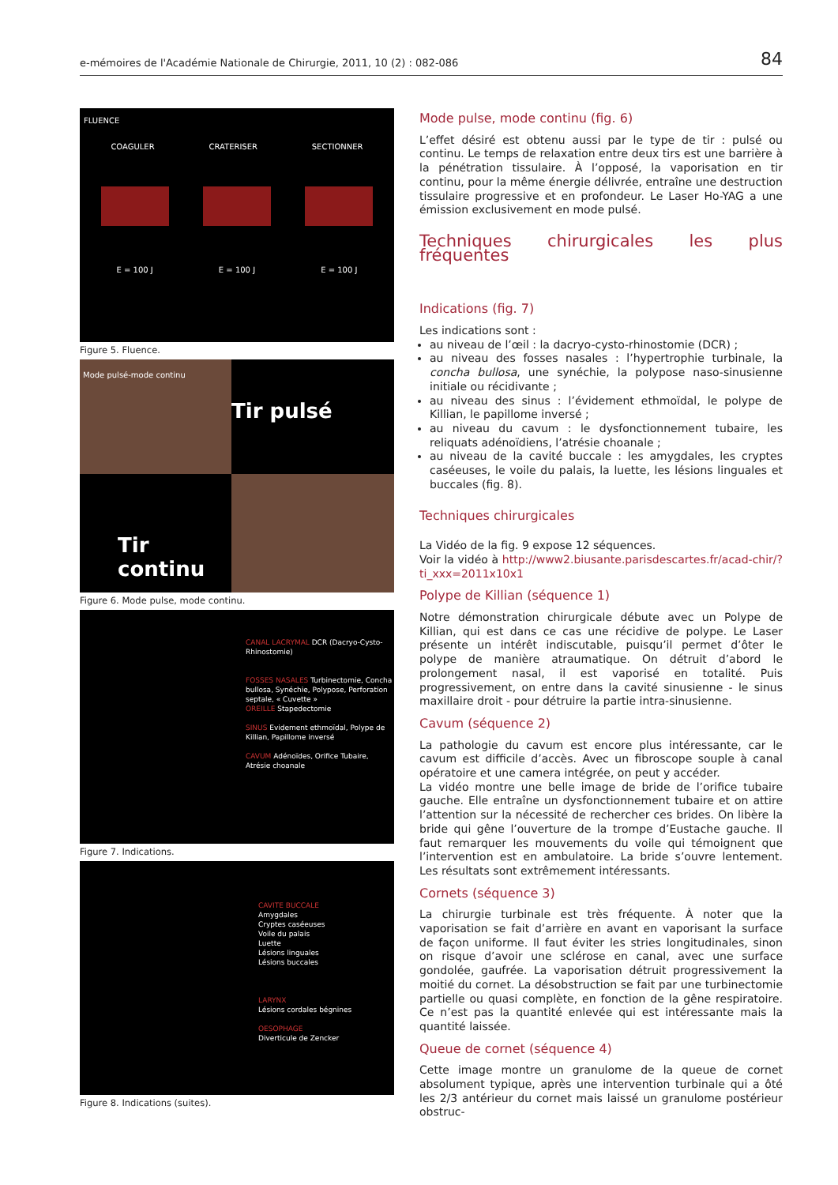e-mémoires de l'Académie Nationale de Chirurgie, 2011, 10 (2) : 082-086 84
FLUENCE
COAGULER CRATERISER SECTIONNER
E = 100 J E = 100 J E = 100 J
Figure 5. Fluence.
Mode pulsé-mode continu
Tir pulsé
Tir continu
Figure 6. Mode pulse, mode continu.
CANAL LACRYMAL DCR (Dacryo-Cysto-Rhinostomie)
FOSSES NASALES Turbinectomie, Concha bullosa, Synéchie, Polypose, Perforation septale, « Cuvette »
OREILLE Stapedectomie
SINUS Evidement ethmoïdal, Polype de Killian, Papillome inversé
CAVUM Adénoïdes, Orifice Tubaire, Atrésie choanale
Figure 7. Indications.
CAVITE BUCCALE
Amygdales
Cryptes caséeuses
Voile du palais
Luette
Lésions linguales
Lésions buccales
LARYNX
Lésions cordales bégnines
OESOPHAGE
Diverticule de Zencker
Figure 8. Indications (suites).
Mode pulse, mode continu (fig. 6)
L’effet désiré est obtenu aussi par le type de tir : pulsé ou continu. Le temps de relaxation entre deux tirs est une barrière à la pénétration tissulaire. À l’opposé, la vaporisation en tir continu, pour la même énergie délivrée, entraîne une destruction tissulaire progressive et en profondeur. Le Laser Ho-YAG a une émission exclusivement en mode pulsé.
Techniques chirurgicales les plus fréquentes
Indications (fig. 7)
Les indications sont :
au niveau de l’œil : la dacryo-cysto-rhinostomie (DCR) ;
au niveau des fosses nasales : l’hypertrophie turbinale, la concha bullosa, une synéchie, la polypose naso-sinusienne initiale ou récidivante ;
au niveau des sinus : l’évidement ethmoïdal, le polype de Killian, le papillome inversé ;
au niveau du cavum : le dysfonctionnement tubaire, les reliquats adénoïdiens, l’atrésie choanale ;
au niveau de la cavité buccale : les amygdales, les cryptes caséeuses, le voile du palais, la luette, les lésions linguales et buccales (fig. 8).
Techniques chirurgicales
La Vidéo de la fig. 9 expose 12 séquences.
Voir la vidéo à http://www2.biusante.parisdescartes.fr/acad-chir/?ti_xxx=2011x10x1
Polype de Killian (séquence 1)
Notre démonstration chirurgicale débute avec un Polype de Killian, qui est dans ce cas une récidive de polype. Le Laser présente un intérêt indiscutable, puisqu’il permet d’ôter le polype de manière atraumatique. On détruit d’abord le prolongement nasal, il est vaporisé en totalité. Puis progressivement, on entre dans la cavité sinusienne - le sinus maxillaire droit - pour détruire la partie intra-sinusienne.
Cavum (séquence 2)
La pathologie du cavum est encore plus intéressante, car le cavum est difficile d’accès. Avec un fibroscope souple à canal opératoire et une camera intégrée, on peut y accéder.
La vidéo montre une belle image de bride de l’orifice tubaire gauche. Elle entraîne un dysfonctionnement tubaire et on attire l’attention sur la nécessité de rechercher ces brides. On libère la bride qui gêne l’ouverture de la trompe d’Eustache gauche. Il faut remarquer les mouvements du voile qui témoignent que l’intervention est en ambulatoire. La bride s’ouvre lentement. Les résultats sont extrêmement intéressants.
Cornets (séquence 3)
La chirurgie turbinale est très fréquente. À noter que la vaporisation se fait d’arrière en avant en vaporisant la surface de façon uniforme. Il faut éviter les stries longitudinales, sinon on risque d’avoir une sclérose en canal, avec une surface gondolée, gaufrée. La vaporisation détruit progressivement la moitié du cornet. La désobstruction se fait par une turbinectomie partielle ou quasi complète, en fonction de la gêne respiratoire. Ce n’est pas la quantité enlevée qui est intéressante mais la quantité laissée.
Queue de cornet (séquence 4)
Cette image montre un granulome de la queue de cornet absolument typique, après une intervention turbinale qui a ôté les 2/3 antérieur du cornet mais laissé un granulome postérieur obstruc-